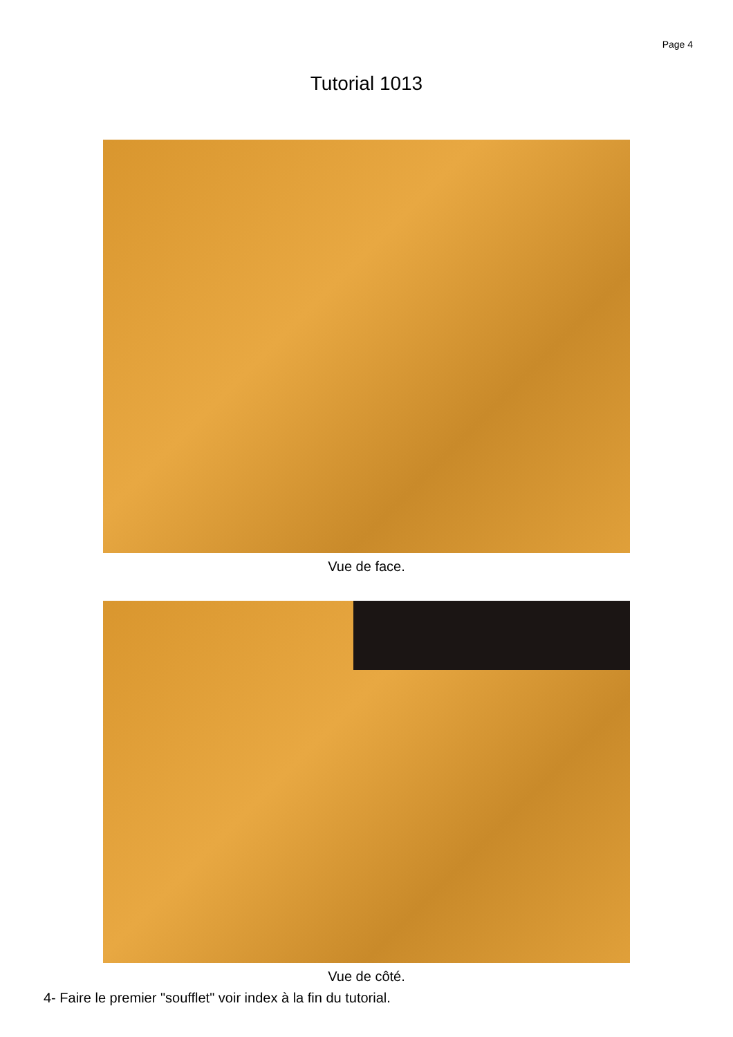Page 4
Tutorial 1013
Vue de face.
Vue de côté.
4- Faire le premier "soufflet" voir index à la fin du tutorial.